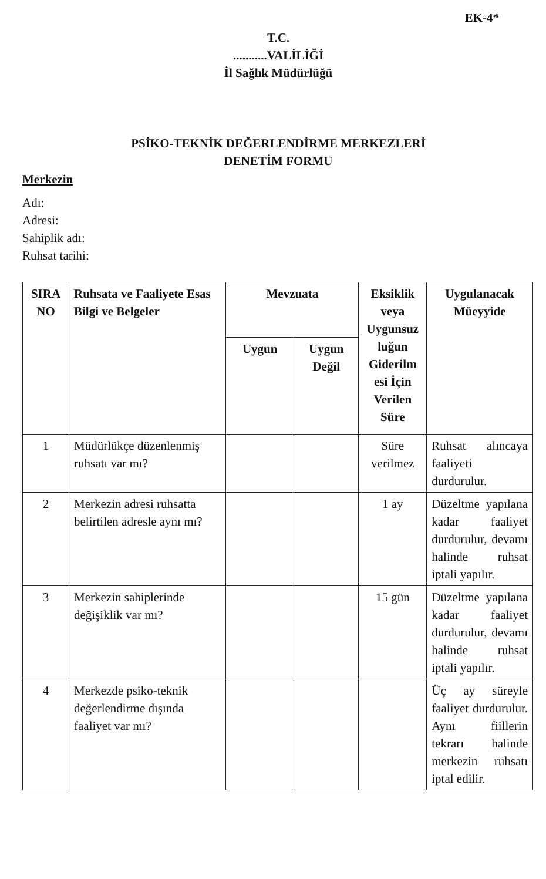EK-4*
T.C.
...........VALİLİĞİ
İl Sağlık Müdürlüğü
PSİKO-TEKNİK DEĞERLENDİRME MERKEZLERİ
DENETİM FORMU
Merkezin
Adı:
Adresi:
Sahiplik adı:
Ruhsat tarihi:
| SIRA NO | Ruhsata ve Faaliyete Esas Bilgi ve Belgeler | Mevzuata | | Eksiklik veya Uygunsuz luğun Giderilm esi İçin Verilen Süre | Uygulanacak Müeyyide |
| --- | --- | --- | --- | --- | --- |
| | | Uygun | Uygun Değil | | |
| 1 | Müdürlükçe düzenlenmiş ruhsatı var mı? | | | Süre verilmez | Ruhsat alıncaya faaliyeti durdurulur. |
| 2 | Merkezin adresi ruhsatta belirtilen adresle aynı mı? | | | 1 ay | Düzeltme yapılana kadar faaliyet durdurulur, devamı halinde ruhsat iptali yapılır. |
| 3 | Merkezin sahiplerinde değişiklik var mı? | | | 15 gün | Düzeltme yapılana kadar faaliyet durdurulur, devamı halinde ruhsat iptali yapılır. |
| 4 | Merkezde psiko-teknik değerlendirme dışında faaliyet var mı? | | | | Üç ay süreyle faaliyet durdurulur. Aynı fiillerin tekrarı halinde merkezin ruhsatı iptal edilir. |